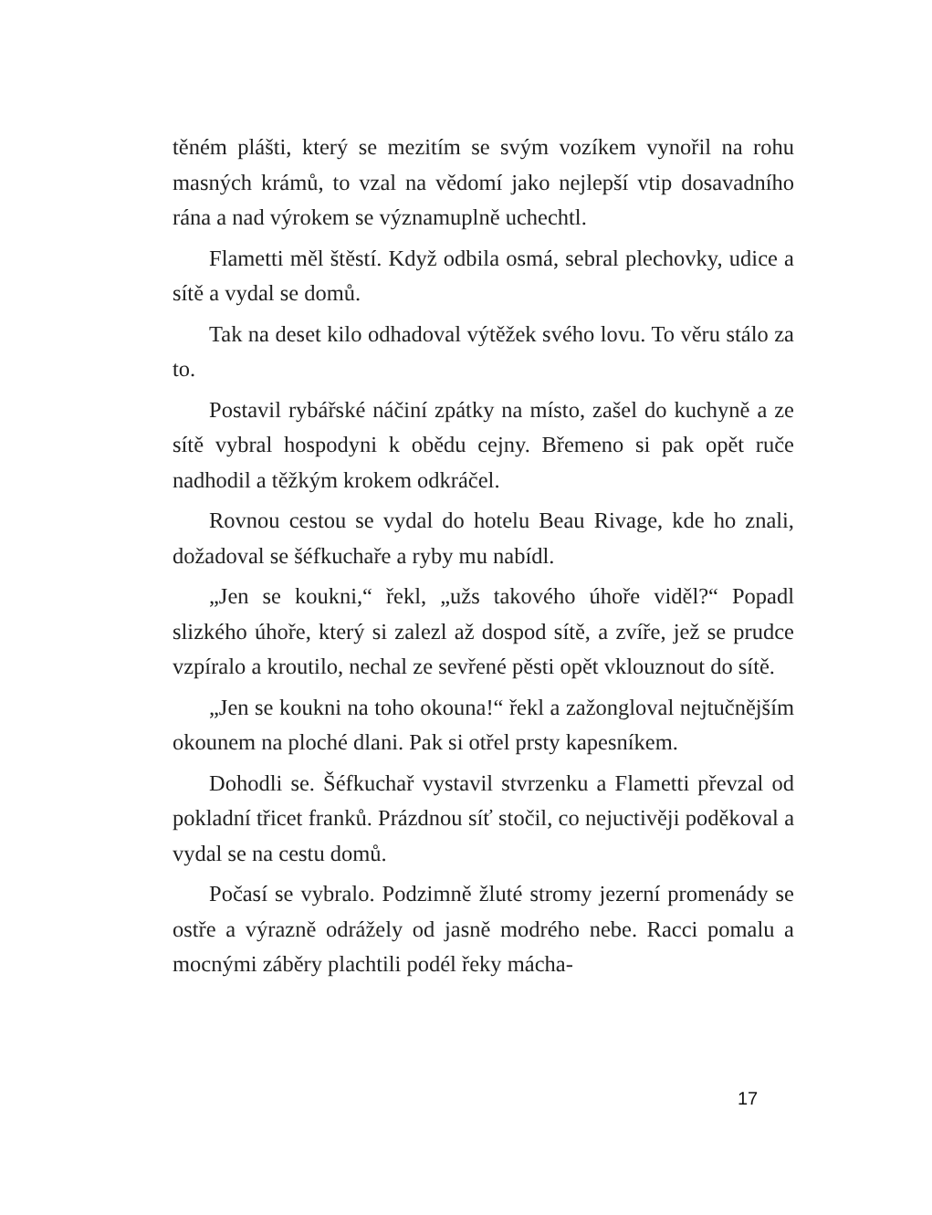těném plášti, který se mezitím se svým vozíkem vynořil na rohu masných krámů, to vzal na vědomí jako nejlepší vtip dosavadního rána a nad výrokem se významuplně uchechtl.
Flametti měl štěstí. Když odbila osmá, sebral plechovky, udice a sítě a vydal se domů.
Tak na deset kilo odhadoval výtěžek svého lovu. To věru stálo za to.
Postavil rybářské náčiní zpátky na místo, zašel do kuchyně a ze sítě vybral hospodyni k obědu cejny. Břemeno si pak opět ruče nadhodil a těžkým krokem odkráčel.
Rovnou cestou se vydal do hotelu Beau Rivage, kde ho znali, dožadoval se šéfkuchaře a ryby mu nabídl.
„Jen se koukni,“ řekl, „užs takového úhoře viděl?“ Popadl slizkého úhoře, který si zalezl až dospod sítě, a zvíře, jež se prudce vzpíralo a kroutilo, nechal ze sevřené pěsti opět vklouznout do sítě.
„Jen se koukni na toho okouna!“ řekl a zažongloval nejtučnějším okounem na ploché dlani. Pak si otřel prsty kapesníkem.
Dohodli se. Šéfkuchař vystavil stvrzenku a Flametti převzal od pokladní třicet franků. Prázdnou síť stočil, co nejuctivěji poděkoval a vydal se na cestu domů.
Počasí se vybralo. Podzimně žluté stromy jezerní promenády se ostře a výrazně odrážely od jasně modrého nebe. Racci pomalu a mocnými záběry plachtili podél řeky mácha-
17